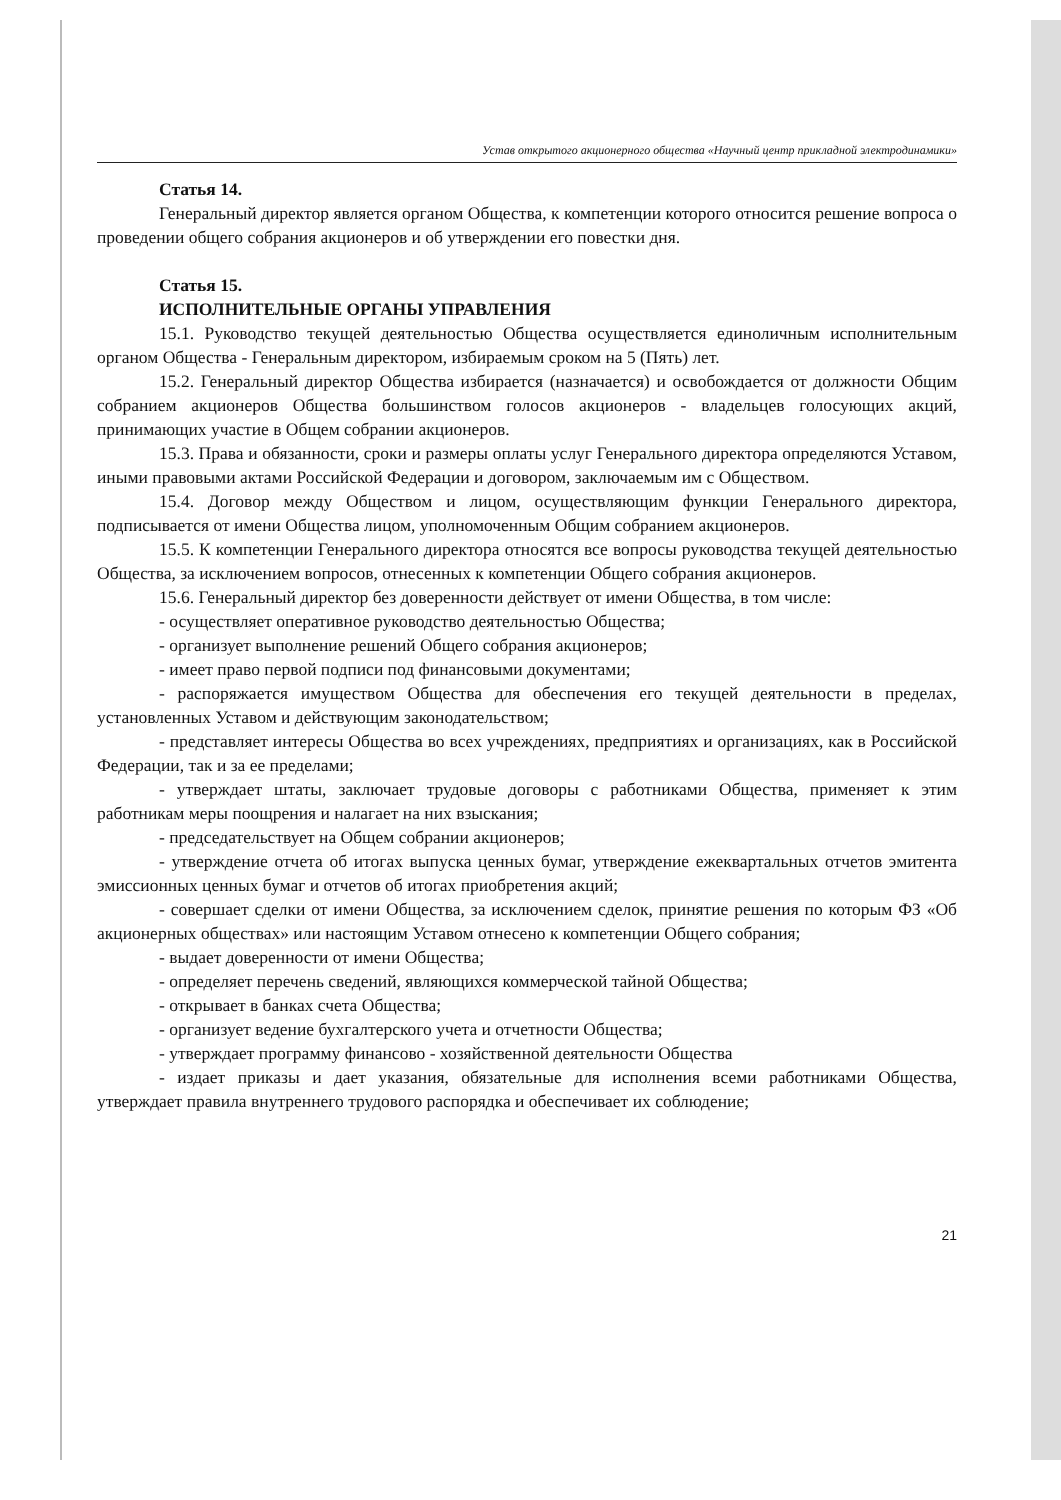Устав открытого акционерного общества «Научный центр прикладной электродинамики»
Статья 14.
Генеральный директор является органом Общества, к компетенции которого относится решение вопроса о проведении общего собрания акционеров и об утверждении его повестки дня.
Статья 15.
ИСПОЛНИТЕЛЬНЫЕ ОРГАНЫ УПРАВЛЕНИЯ
15.1. Руководство текущей деятельностью Общества осуществляется единоличным исполнительным органом Общества - Генеральным директором, избираемым сроком на 5 (Пять) лет.
15.2. Генеральный директор Общества избирается (назначается) и освобождается от должности Общим собранием акционеров Общества большинством голосов акционеров - владельцев голосующих акций, принимающих участие в Общем собрании акционеров.
15.3. Права и обязанности, сроки и размеры оплаты услуг Генерального директора определяются Уставом, иными правовыми актами Российской Федерации и договором, заключаемым им с Обществом.
15.4. Договор между Обществом и лицом, осуществляющим функции Генерального директора, подписывается от имени Общества лицом, уполномоченным Общим собранием акционеров.
15.5. К компетенции Генерального директора относятся все вопросы руководства текущей деятельностью Общества, за исключением вопросов, отнесенных к компетенции Общего собрания акционеров.
15.6. Генеральный директор без доверенности действует от имени Общества, в том числе:
- осуществляет оперативное руководство деятельностью Общества;
- организует выполнение решений Общего собрания акционеров;
- имеет право первой подписи под финансовыми документами;
- распоряжается имуществом Общества для обеспечения его текущей деятельности в пределах, установленных Уставом и действующим законодательством;
- представляет интересы Общества во всех учреждениях, предприятиях и организациях, как в Российской Федерации, так и за ее пределами;
- утверждает штаты, заключает трудовые договоры с работниками Общества, применяет к этим работникам меры поощрения и налагает на них взыскания;
- председательствует на Общем собрании акционеров;
- утверждение отчета об итогах выпуска ценных бумаг, утверждение ежеквартальных отчетов эмитента эмиссионных ценных бумаг и отчетов об итогах приобретения акций;
- совершает сделки от имени Общества, за исключением сделок, принятие решения по которым ФЗ «Об акционерных обществах» или настоящим Уставом отнесено к компетенции Общего собрания;
- выдает доверенности от имени Общества;
- определяет перечень сведений, являющихся коммерческой тайной Общества;
- открывает в банках счета Общества;
- организует ведение бухгалтерского учета и отчетности Общества;
- утверждает программу финансово - хозяйственной деятельности Общества
- издает приказы и дает указания, обязательные для исполнения всеми работниками Общества, утверждает правила внутреннего трудового распорядка и обеспечивает их соблюдение;
21